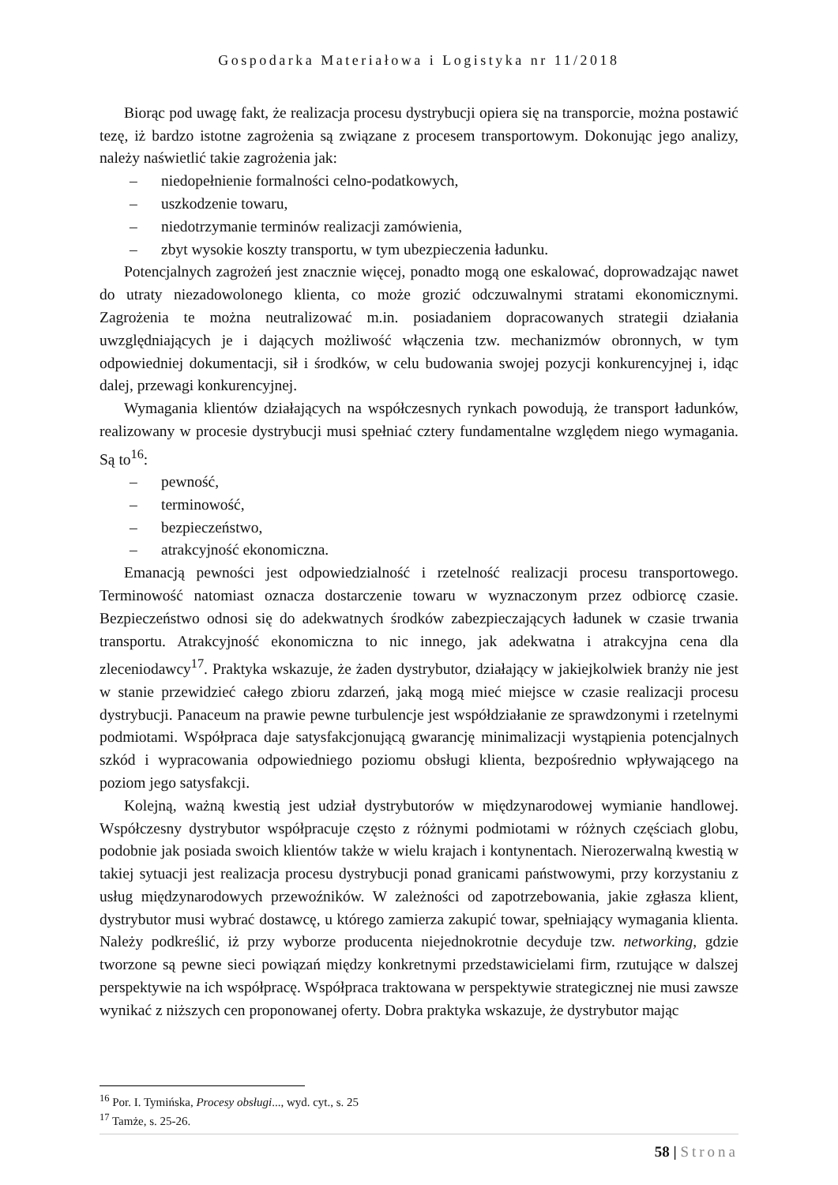Gospodarka Materiałowa i Logistyka nr 11/2018
Biorąc pod uwagę fakt, że realizacja procesu dystrybucji opiera się na transporcie, można postawić tezę, iż bardzo istotne zagrożenia są związane z procesem transportowym. Dokonując jego analizy, należy naświetlić takie zagrożenia jak:
– niedopełnienie formalności celno-podatkowych,
– uszkodzenie towaru,
– niedotrzymanie terminów realizacji zamówienia,
– zbyt wysokie koszty transportu, w tym ubezpieczenia ładunku.
Potencjalnych zagrożeń jest znacznie więcej, ponadto mogą one eskalować, doprowadzając nawet do utraty niezadowolonego klienta, co może grozić odczuwalnymi stratami ekonomicznymi. Zagrożenia te można neutralizować m.in. posiadaniem dopracowanych strategii działania uwzględniających je i dających możliwość włączenia tzw. mechanizmów obronnych, w tym odpowiedniej dokumentacji, sił i środków, w celu budowania swojej pozycji konkurencyjnej i, idąc dalej, przewagi konkurencyjnej.
Wymagania klientów działających na współczesnych rynkach powodują, że transport ładunków, realizowany w procesie dystrybucji musi spełniać cztery fundamentalne względem niego wymagania. Są to<sup>16</sup>:
– pewność,
– terminowość,
– bezpieczeństwo,
– atrakcyjność ekonomiczna.
Emanacją pewności jest odpowiedzialność i rzetelność realizacji procesu transportowego. Terminowość natomiast oznacza dostarczenie towaru w wyznaczonym przez odbiorcę czasie. Bezpieczeństwo odnosi się do adekwatnych środków zabezpieczających ładunek w czasie trwania transportu. Atrakcyjność ekonomiczna to nic innego, jak adekwatna i atrakcyjna cena dla zleceniodawcy<sup>17</sup>. Praktyka wskazuje, że żaden dystrybutor, działający w jakiejkolwiek branży nie jest w stanie przewidzieć całego zbioru zdarzeń, jaką mogą mieć miejsce w czasie realizacji procesu dystrybucji. Panaceum na prawie pewne turbulencje jest współdziałanie ze sprawdzonymi i rzetelnymi podmiotami. Współpraca daje satysfakcjonującą gwarancję minimalizacji wystąpienia potencjalnych szkód i wypracowania odpowiedniego poziomu obsługi klienta, bezpośrednio wpływającego na poziom jego satysfakcji.
Kolejną, ważną kwestią jest udział dystrybutorów w międzynarodowej wymianie handlowej. Współczesny dystrybutor współpracuje często z różnymi podmiotami w różnych częściach globu, podobnie jak posiada swoich klientów także w wielu krajach i kontynentach. Nierozerwalną kwestią w takiej sytuacji jest realizacja procesu dystrybucji ponad granicami państwowymi, przy korzystaniu z usług międzynarodowych przewoźników. W zależności od zapotrzebowania, jakie zgłasza klient, dystrybutor musi wybrać dostawcę, u którego zamierza zakupić towar, spełniający wymagania klienta. Należy podkreślić, iż przy wyborze producenta niejednokrotnie decyduje tzw. networking, gdzie tworzone są pewne sieci powiązań między konkretnymi przedstawicielami firm, rzutujące w dalszej perspektywie na ich współpracę. Współpraca traktowana w perspektywie strategicznej nie musi zawsze wynikać z niższych cen proponowanej oferty. Dobra praktyka wskazuje, że dystrybutor mając
<sup>16</sup> Por. I. Tymińska, Procesy obsługi..., wyd. cyt., s. 25
<sup>17</sup> Tamże, s. 25-26.
58 | Strona